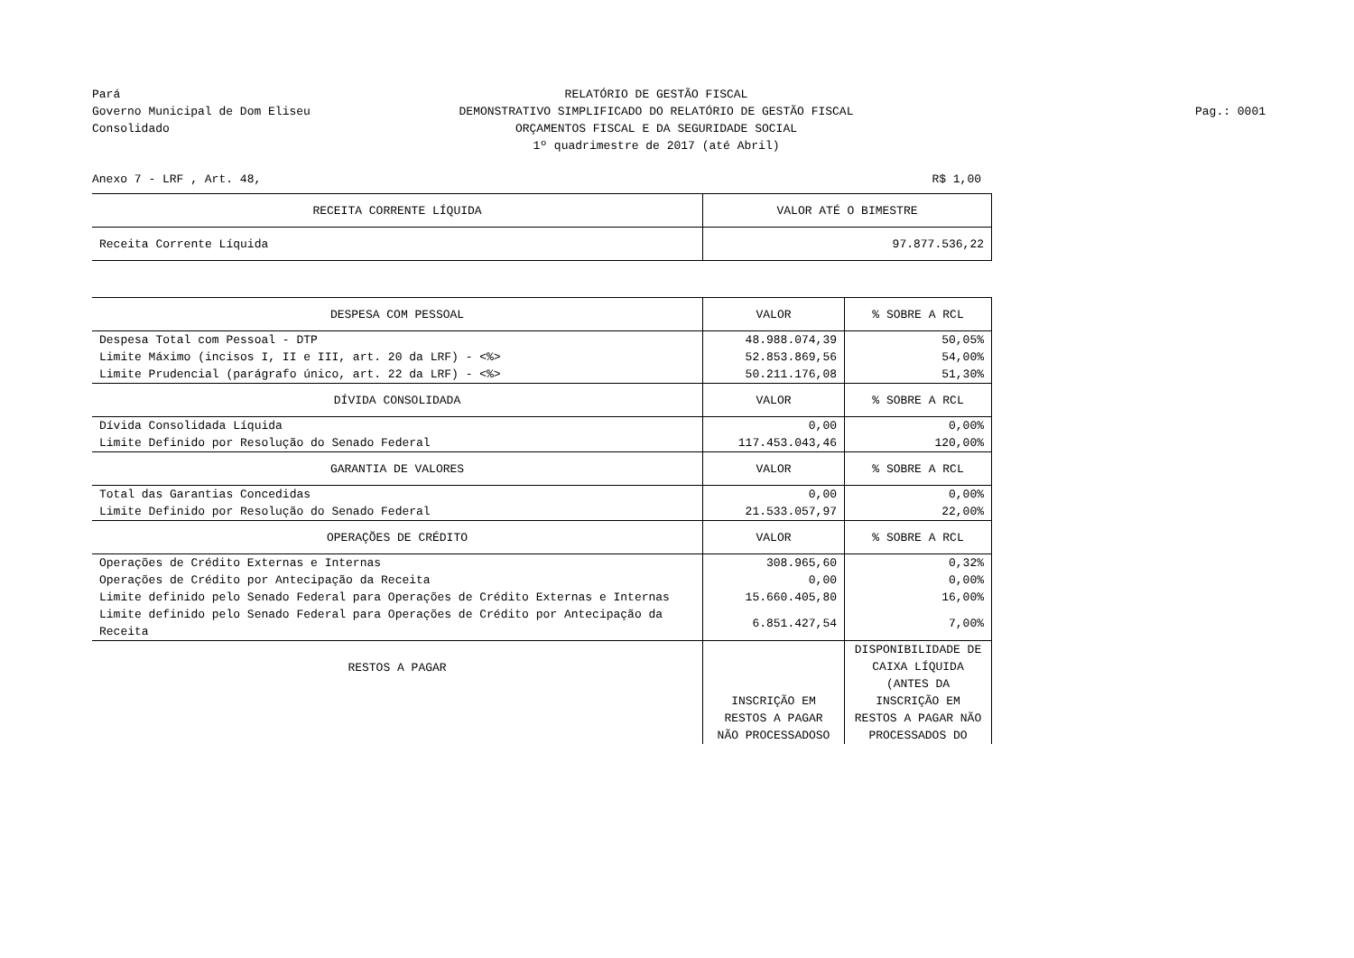Pará
Governo Municipal de Dom Eliseu
Consolidado
RELATÓRIO DE GESTÃO FISCAL
DEMONSTRATIVO SIMPLIFICADO DO RELATÓRIO DE GESTÃO FISCAL
ORÇAMENTOS FISCAL E DA SEGURIDADE SOCIAL
1º quadrimestre de 2017 (até Abril)
Pag.: 0001
Anexo 7 - LRF , Art. 48, R$ 1,00
| RECEITA CORRENTE LÍQUIDA | VALOR ATÉ O BIMESTRE | |
| --- | --- | --- |
| Receita Corrente Líquida | 97.877.536,22 | |
| DESPESA COM PESSOAL | VALOR | % SOBRE A RCL |
| Despesa Total com Pessoal - DTP | 48.988.074,39 | 50,05% |
| Limite Máximo (incisos I, II e III, art. 20 da LRF) - <%> | 52.853.869,56 | 54,00% |
| Limite Prudencial (parágrafo único, art. 22 da LRF) - <%> | 50.211.176,08 | 51,30% |
| DÍVIDA CONSOLIDADA | VALOR | % SOBRE A RCL |
| Dívida Consolidada Líquida | 0,00 | 0,00% |
| Limite Definido por Resolução do Senado Federal | 117.453.043,46 | 120,00% |
| GARANTIA DE VALORES | VALOR | % SOBRE A RCL |
| Total das Garantias Concedidas | 0,00 | 0,00% |
| Limite Definido por Resolução do Senado Federal | 21.533.057,97 | 22,00% |
| OPERAÇÕES DE CRÉDITO | VALOR | % SOBRE A RCL |
| Operações de Crédito Externas e Internas | 308.965,60 | 0,32% |
| Operações de Crédito por Antecipação da Receita | 0,00 | 0,00% |
| Limite definido pelo Senado Federal para Operações de Crédito Externas e Internas | 15.660.405,80 | 16,00% |
| Limite definido pelo Senado Federal para Operações de Crédito por Antecipação da Receita | 6.851.427,54 | 7,00% |
| RESTOS A PAGAR | INSCRIÇÃO EM RESTOS A PAGAR NÃO PROCESSADOSO | DISPONIBILIDADE DE CAIXA LÍQUIDA (ANTES DA INSCRIÇÃO EM RESTOS A PAGAR NÃO PROCESSADOS DO |